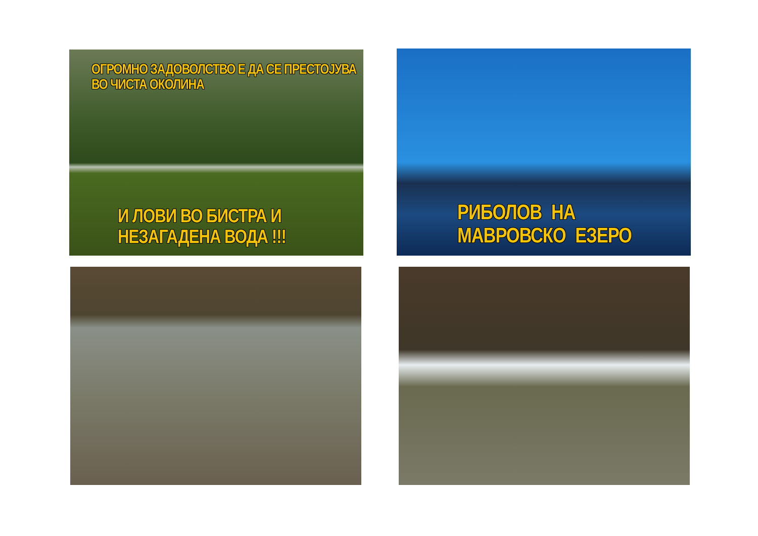ОГРОМНО ЗАДОВОЛСТВО Е ДА СЕ ПРЕСТОЈУВА ВО ЧИСТА ОКОЛИНА
И ЛОВИ ВО БИСТРА И НЕЗАГАДЕНА ВОДА !!!
РИБОЛОВ НА МАВРОВСКО ЕЗЕРО